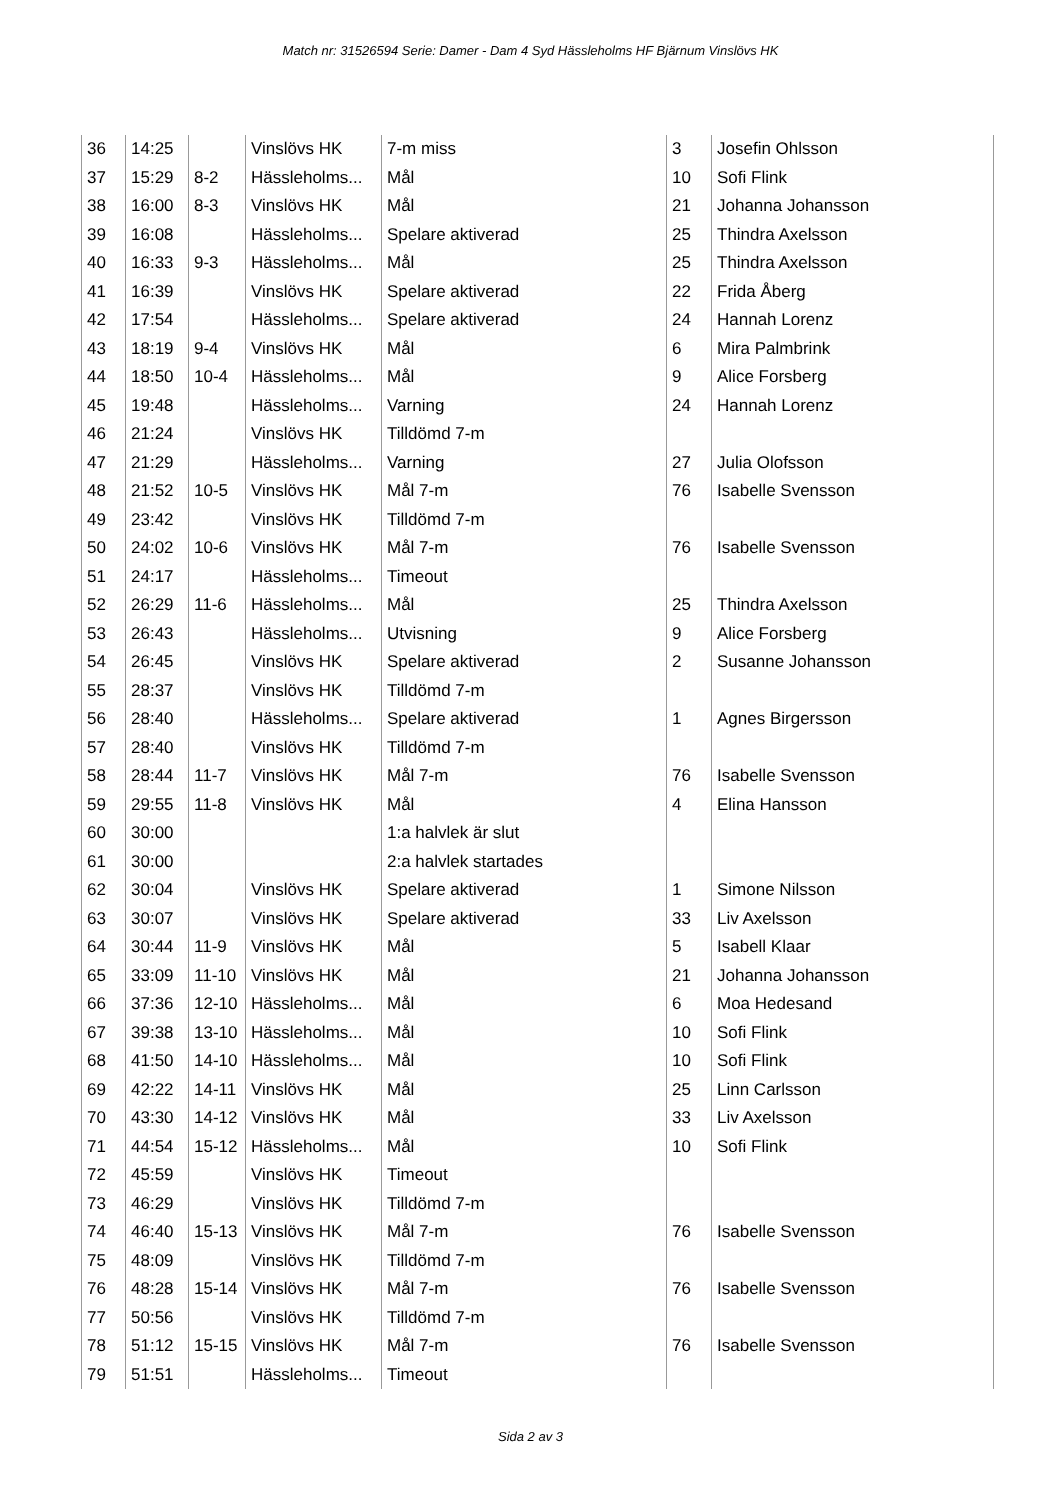Match nr: 31526594 Serie: Damer - Dam 4 Syd Hässleholms HF Bjärnum Vinslövs HK
| 36 | 14:25 | | Vinslövs HK | 7-m miss | 3 | Josefin Ohlsson |
| 37 | 15:29 | 8-2 | Hässleholms... | Mål | 10 | Sofi Flink |
| 38 | 16:00 | 8-3 | Vinslövs HK | Mål | 21 | Johanna Johansson |
| 39 | 16:08 | | Hässleholms... | Spelare aktiverad | 25 | Thindra Axelsson |
| 40 | 16:33 | 9-3 | Hässleholms... | Mål | 25 | Thindra Axelsson |
| 41 | 16:39 | | Vinslövs HK | Spelare aktiverad | 22 | Frida Åberg |
| 42 | 17:54 | | Hässleholms... | Spelare aktiverad | 24 | Hannah Lorenz |
| 43 | 18:19 | 9-4 | Vinslövs HK | Mål | 6 | Mira Palmbrink |
| 44 | 18:50 | 10-4 | Hässleholms... | Mål | 9 | Alice Forsberg |
| 45 | 19:48 | | Hässleholms... | Varning | 24 | Hannah Lorenz |
| 46 | 21:24 | | Vinslövs HK | Tilldömd 7-m | | |
| 47 | 21:29 | | Hässleholms... | Varning | 27 | Julia Olofsson |
| 48 | 21:52 | 10-5 | Vinslövs HK | Mål 7-m | 76 | Isabelle Svensson |
| 49 | 23:42 | | Vinslövs HK | Tilldömd 7-m | | |
| 50 | 24:02 | 10-6 | Vinslövs HK | Mål 7-m | 76 | Isabelle Svensson |
| 51 | 24:17 | | Hässleholms... | Timeout | | |
| 52 | 26:29 | 11-6 | Hässleholms... | Mål | 25 | Thindra Axelsson |
| 53 | 26:43 | | Hässleholms... | Utvisning | 9 | Alice Forsberg |
| 54 | 26:45 | | Vinslövs HK | Spelare aktiverad | 2 | Susanne Johansson |
| 55 | 28:37 | | Vinslövs HK | Tilldömd 7-m | | |
| 56 | 28:40 | | Hässleholms... | Spelare aktiverad | 1 | Agnes Birgersson |
| 57 | 28:40 | | Vinslövs HK | Tilldömd 7-m | | |
| 58 | 28:44 | 11-7 | Vinslövs HK | Mål 7-m | 76 | Isabelle Svensson |
| 59 | 29:55 | 11-8 | Vinslövs HK | Mål | 4 | Elina Hansson |
| 60 | 30:00 | | | 1:a halvlek är slut | | |
| 61 | 30:00 | | | 2:a halvlek startades | | |
| 62 | 30:04 | | Vinslövs HK | Spelare aktiverad | 1 | Simone Nilsson |
| 63 | 30:07 | | Vinslövs HK | Spelare aktiverad | 33 | Liv Axelsson |
| 64 | 30:44 | 11-9 | Vinslövs HK | Mål | 5 | Isabell Klaar |
| 65 | 33:09 | 11-10 | Vinslövs HK | Mål | 21 | Johanna Johansson |
| 66 | 37:36 | 12-10 | Hässleholms... | Mål | 6 | Moa Hedesand |
| 67 | 39:38 | 13-10 | Hässleholms... | Mål | 10 | Sofi Flink |
| 68 | 41:50 | 14-10 | Hässleholms... | Mål | 10 | Sofi Flink |
| 69 | 42:22 | 14-11 | Vinslövs HK | Mål | 25 | Linn Carlsson |
| 70 | 43:30 | 14-12 | Vinslövs HK | Mål | 33 | Liv Axelsson |
| 71 | 44:54 | 15-12 | Hässleholms... | Mål | 10 | Sofi Flink |
| 72 | 45:59 | | Vinslövs HK | Timeout | | |
| 73 | 46:29 | | Vinslövs HK | Tilldömd 7-m | | |
| 74 | 46:40 | 15-13 | Vinslövs HK | Mål 7-m | 76 | Isabelle Svensson |
| 75 | 48:09 | | Vinslövs HK | Tilldömd 7-m | | |
| 76 | 48:28 | 15-14 | Vinslövs HK | Mål 7-m | 76 | Isabelle Svensson |
| 77 | 50:56 | | Vinslövs HK | Tilldömd 7-m | | |
| 78 | 51:12 | 15-15 | Vinslövs HK | Mål 7-m | 76 | Isabelle Svensson |
| 79 | 51:51 | | Hässleholms... | Timeout | | |
Sida 2 av 3